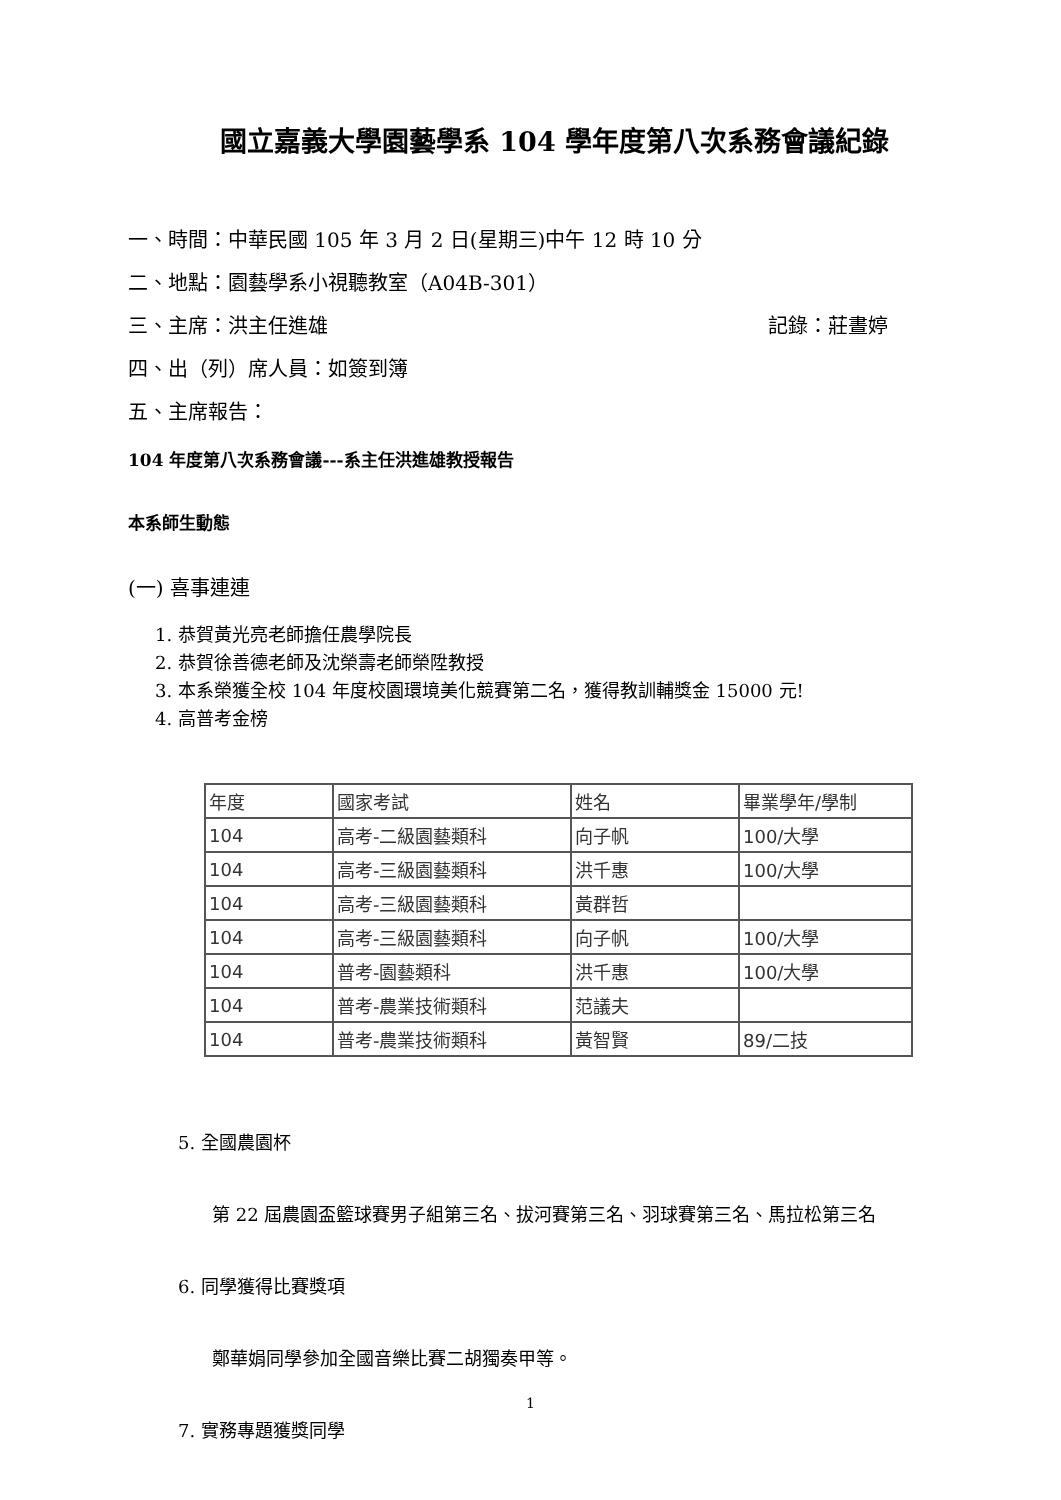國立嘉義大學園藝學系 104 學年度第八次系務會議紀錄
一、時間：中華民國 105 年 3 月 2 日(星期三)中午 12 時 10 分
二、地點：園藝學系小視聽教室（A04B-301）
三、主席：洪主任進雄 記錄：莊晝婷
四、出（列）席人員：如簽到簿
五、主席報告：
104 年度第八次系務會議---系主任洪進雄教授報告
本系師生動態
(一) 喜事連連
1. 恭賀黃光亮老師擔任農學院長
2. 恭賀徐善德老師及沈榮壽老師榮陞教授
3. 本系榮獲全校 104 年度校園環境美化競賽第二名，獲得教訓輔獎金 15000 元!
4. 高普考金榜
| 年度 | 國家考試 | 姓名 | 畢業學年/學制 |
| 104 | 高考-二級園藝類科 | 向子帆 | 100/大學 |
| 104 | 高考-三級園藝類科 | 洪千惠 | 100/大學 |
| 104 | 高考-三級園藝類科 | 黃群哲 | |
| 104 | 高考-三級園藝類科 | 向子帆 | 100/大學 |
| 104 | 普考-園藝類科 | 洪千惠 | 100/大學 |
| 104 | 普考-農業技術類科 | 范議夫 | |
| 104 | 普考-農業技術類科 | 黃智賢 | 89/二技 |
5. 全國農園杯
第 22 屆農園盃籃球賽男子組第三名、拔河賽第三名、羽球賽第三名、馬拉松第三名
6. 同學獲得比賽獎項
鄭華娟同學參加全國音樂比賽二胡獨奏甲等。
7. 實務專題獲獎同學
1